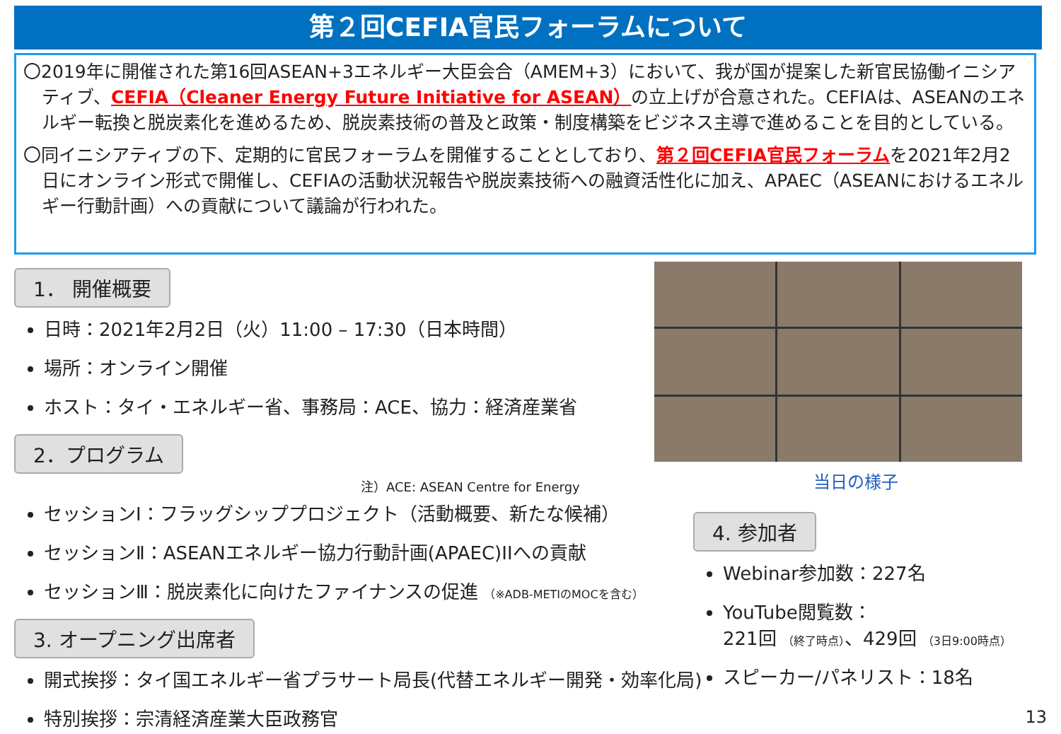第２回CEFIA官民フォーラムについて
〇2019年に開催された第16回ASEAN+3エネルギー大臣会合（AMEM+3）において、我が国が提案した新官民協働イニシアティブ、CEFIA（Cleaner Energy Future Initiative for ASEAN）の立上げが合意された。CEFIAは、ASEANのエネルギー転換と脱炭素化を進めるため、脱炭素技術の普及と政策・制度構築をビジネス主導で進めることを目的としている。
〇同イニシアティブの下、定期的に官民フォーラムを開催することとしており、第２回CEFIA官民フォーラムを2021年2月2日にオンライン形式で開催し、CEFIAの活動状況報告や脱炭素技術への融資活性化に加え、APAEC（ASEANにおけるエネルギー行動計画）への貢献について議論が行われた。
1． 開催概要
日時：2021年2月2日（火）11:00 – 17:30（日本時間）
場所：オンライン開催
ホスト：タイ・エネルギー省、事務局：ACE、協力：経済産業省
2．プログラム
注）ACE: ASEAN Centre for Energy
セッションⅠ：フラッグシッププロジェクト（活動概要、新たな候補）
セッションⅡ：ASEANエネルギー協力行動計画(APAEC)IIへの貢献
セッションⅢ：脱炭素化に向けたファイナンスの促進 （※ADB-METIのMOCを含む）
3. オープニング出席者
開式挨拶：タイ国エネルギー省プラサート局長(代替エネルギー開発・効率化局)
特別挨拶：宗清経済産業大臣政務官
当日の様子
4. 参加者
Webinar参加数：227名
YouTube閲覧数：
221回 （終了時点）、429回 （3日9:00時点）
スピーカー/パネリスト：18名
13